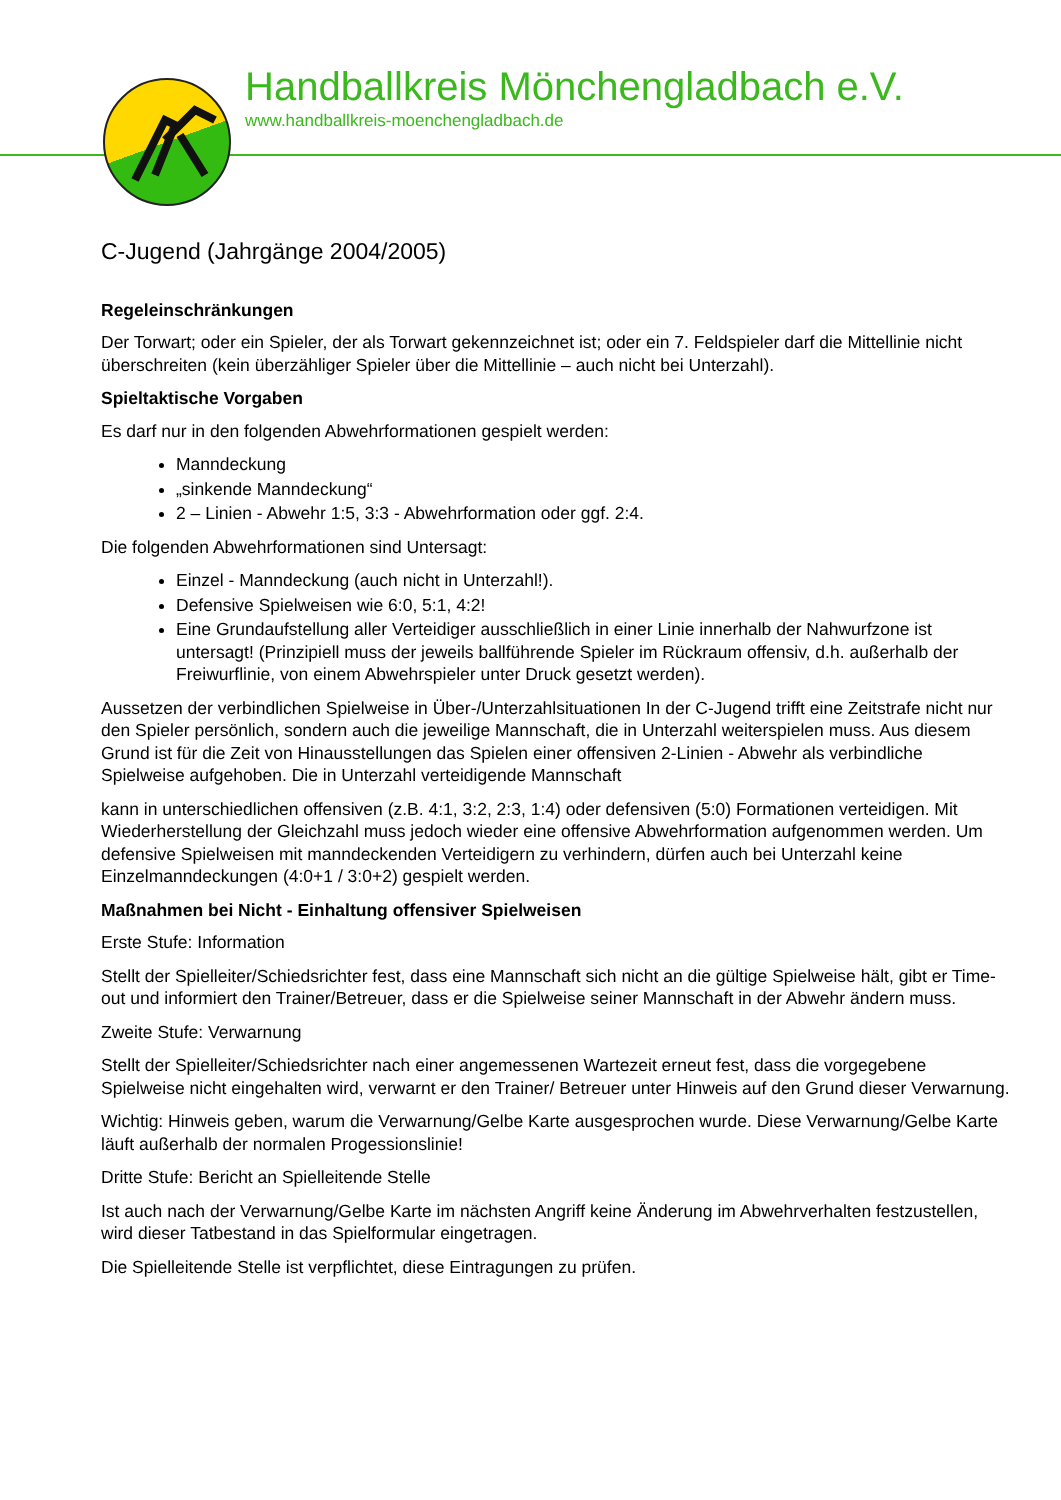Handballkreis Mönchengladbach e.V.
www.handballkreis-moenchengladbach.de
C-Jugend (Jahrgänge 2004/2005)
Regeleinschränkungen
Der Torwart; oder ein Spieler, der als Torwart gekennzeichnet ist; oder ein 7. Feldspieler darf die Mittellinie nicht überschreiten (kein überzähliger Spieler über die Mittellinie – auch nicht bei Unterzahl).
Spieltaktische Vorgaben
Es darf nur in den folgenden Abwehrformationen gespielt werden:
Manndeckung
„sinkende Manndeckung“
2 – Linien - Abwehr 1:5, 3:3 - Abwehrformation oder ggf. 2:4.
Die folgenden Abwehrformationen sind Untersagt:
Einzel - Manndeckung (auch nicht in Unterzahl!).
Defensive Spielweisen wie 6:0, 5:1, 4:2!
Eine Grundaufstellung aller Verteidiger ausschließlich in einer Linie innerhalb der Nahwurfzone ist untersagt! (Prinzipiell muss der jeweils ballführende Spieler im Rückraum offensiv, d.h. außerhalb der Freiwurflinie, von einem Abwehrspieler unter Druck gesetzt werden).
Aussetzen der verbindlichen Spielweise in Über-/Unterzahlsituationen In der C-Jugend trifft eine Zeitstrafe nicht nur den Spieler persönlich, sondern auch die jeweilige Mannschaft, die in Unterzahl weiterspielen muss. Aus diesem Grund ist für die Zeit von Hinausstellungen das Spielen einer offensiven 2-Linien - Abwehr als verbindliche Spielweise aufgehoben. Die in Unterzahl verteidigende Mannschaft
kann in unterschiedlichen offensiven (z.B. 4:1, 3:2, 2:3, 1:4) oder defensiven (5:0) Formationen verteidigen. Mit Wiederherstellung der Gleichzahl muss jedoch wieder eine offensive Abwehrformation aufgenommen werden. Um defensive Spielweisen mit manndeckenden Verteidigern zu verhindern, dürfen auch bei Unterzahl keine Einzelmanndeckungen (4:0+1 / 3:0+2) gespielt werden.
Maßnahmen bei Nicht - Einhaltung offensiver Spielweisen
Erste Stufe: Information
Stellt der Spielleiter/Schiedsrichter fest, dass eine Mannschaft sich nicht an die gültige Spielweise hält, gibt er Time-out und informiert den Trainer/Betreuer, dass er die Spielweise seiner Mannschaft in der Abwehr ändern muss.
Zweite Stufe: Verwarnung
Stellt der Spielleiter/Schiedsrichter nach einer angemessenen Wartezeit erneut fest, dass die vorgegebene Spielweise nicht eingehalten wird, verwarnt er den Trainer/ Betreuer unter Hinweis auf den Grund dieser Verwarnung.
Wichtig: Hinweis geben, warum die Verwarnung/Gelbe Karte ausgesprochen wurde. Diese Verwarnung/Gelbe Karte läuft außerhalb der normalen Progessionslinie!
Dritte Stufe: Bericht an Spielleitende Stelle
Ist auch nach der Verwarnung/Gelbe Karte im nächsten Angriff keine Änderung im Abwehrverhalten festzustellen, wird dieser Tatbestand in das Spielformular eingetragen.
Die Spielleitende Stelle ist verpflichtet, diese Eintragungen zu prüfen.